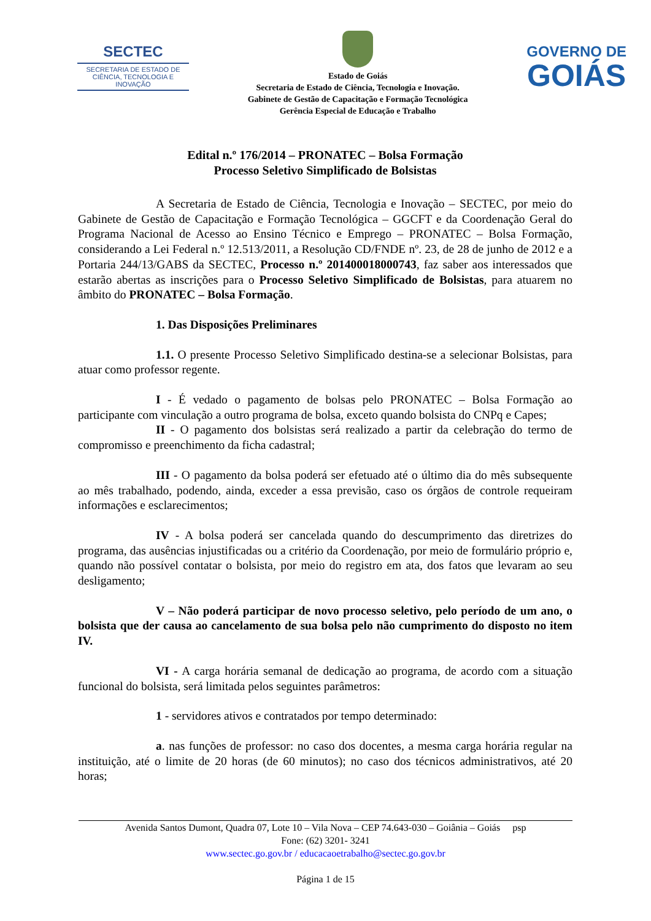SECTEC
SECRETARIA DE ESTADO DE CIÊNCIA, TECNOLOGIA E INOVAÇÃO
Estado de Goiás
Secretaria de Estado de Ciência, Tecnologia e Inovação.
Gabinete de Gestão de Capacitação e Formação Tecnológica
Gerência Especial de Educação e Trabalho
GOVERNO DE
GOIÁS
Edital n.º 176/2014 – PRONATEC – Bolsa Formação
Processo Seletivo Simplificado de Bolsistas
A Secretaria de Estado de Ciência, Tecnologia e Inovação – SECTEC, por meio do Gabinete de Gestão de Capacitação e Formação Tecnológica – GGCFT e da Coordenação Geral do Programa Nacional de Acesso ao Ensino Técnico e Emprego – PRONATEC – Bolsa Formação, considerando a Lei Federal n.º 12.513/2011, a Resolução CD/FNDE nº. 23, de 28 de junho de 2012 e a Portaria 244/13/GABS da SECTEC, Processo n.º 201400018000743, faz saber aos interessados que estarão abertas as inscrições para o Processo Seletivo Simplificado de Bolsistas, para atuarem no âmbito do PRONATEC – Bolsa Formação.
1. Das Disposições Preliminares
1.1. O presente Processo Seletivo Simplificado destina-se a selecionar Bolsistas, para atuar como professor regente.
I - É vedado o pagamento de bolsas pelo PRONATEC – Bolsa Formação ao participante com vinculação a outro programa de bolsa, exceto quando bolsista do CNPq e Capes;
II - O pagamento dos bolsistas será realizado a partir da celebração do termo de compromisso e preenchimento da ficha cadastral;
III - O pagamento da bolsa poderá ser efetuado até o último dia do mês subsequente ao mês trabalhado, podendo, ainda, exceder a essa previsão, caso os órgãos de controle requeiram informações e esclarecimentos;
IV - A bolsa poderá ser cancelada quando do descumprimento das diretrizes do programa, das ausências injustificadas ou a critério da Coordenação, por meio de formulário próprio e, quando não possível contatar o bolsista, por meio do registro em ata, dos fatos que levaram ao seu desligamento;
V – Não poderá participar de novo processo seletivo, pelo período de um ano, o bolsista que der causa ao cancelamento de sua bolsa pelo não cumprimento do disposto no item IV.
VI - A carga horária semanal de dedicação ao programa, de acordo com a situação funcional do bolsista, será limitada pelos seguintes parâmetros:
1 - servidores ativos e contratados por tempo determinado:
a. nas funções de professor: no caso dos docentes, a mesma carga horária regular na instituição, até o limite de 20 horas (de 60 minutos); no caso dos técnicos administrativos, até 20 horas;
Avenida Santos Dumont, Quadra 07, Lote 10 – Vila Nova – CEP 74.643-030 – Goiânia – Goiás psp
Fone: (62) 3201- 3241
www.sectec.go.gov.br / educacaoetrabalho@sectec.go.gov.br
Página 1 de 15